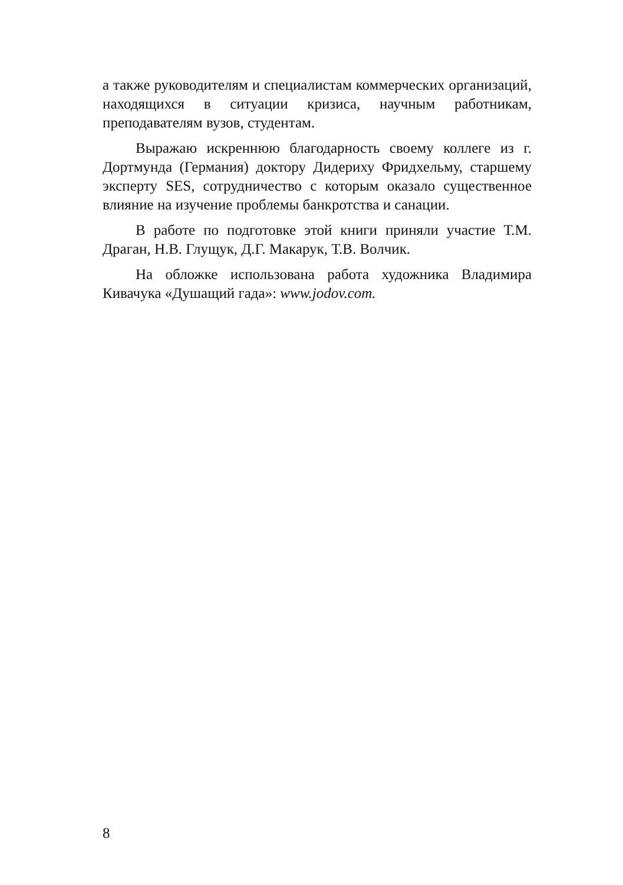а также руководителям и специалистам коммерческих организаций, находящихся в ситуации кризиса, научным работникам, преподавателям вузов, студентам.
Выражаю искреннюю благодарность своему коллеге из г. Дортмунда (Германия) доктору Дидериху Фридхельму, старшему эксперту SES, сотрудничество с которым оказало существенное влияние на изучение проблемы банкротства и санации.
В работе по подготовке этой книги приняли участие Т.М. Драган, Н.В. Глущук, Д.Г. Макарук, Т.В. Волчик.
На обложке использована работа художника Владимира Кивачука «Душащий гада»: www.jodov.com.
8